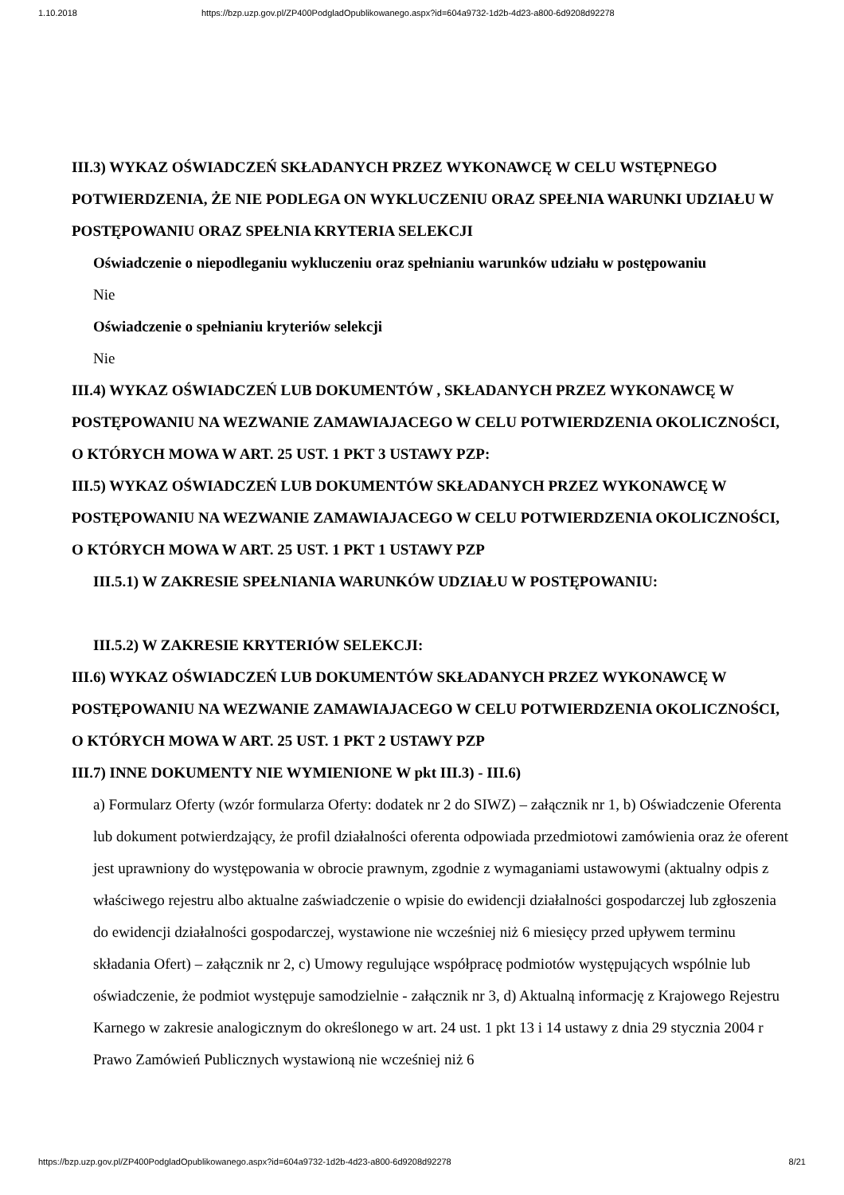1.10.2018 https://bzp.uzp.gov.pl/ZP400PodgladOpublikowanego.aspx?id=604a9732-1d2b-4d23-a800-6d9208d92278
III.3) WYKAZ OŚWIADCZEŃ SKŁADANYCH PRZEZ WYKONAWCĘ W CELU WSTĘPNEGO POTWIERDZENIA, ŻE NIE PODLEGA ON WYKLUCZENIU ORAZ SPEŁNIA WARUNKI UDZIAŁU W POSTĘPOWANIU ORAZ SPEŁNIA KRYTERIA SELEKCJI
Oświadczenie o niepodleganiu wykluczeniu oraz spełnianiu warunków udziału w postępowaniu
Nie
Oświadczenie o spełnianiu kryteriów selekcji
Nie
III.4) WYKAZ OŚWIADCZEŃ LUB DOKUMENTÓW , SKŁADANYCH PRZEZ WYKONAWCĘ W POSTĘPOWANIU NA WEZWANIE ZAMAWIAJACEGO W CELU POTWIERDZENIA OKOLICZNOŚCI, O KTÓRYCH MOWA W ART. 25 UST. 1 PKT 3 USTAWY PZP:
III.5) WYKAZ OŚWIADCZEŃ LUB DOKUMENTÓW SKŁADANYCH PRZEZ WYKONAWCĘ W POSTĘPOWANIU NA WEZWANIE ZAMAWIAJACEGO W CELU POTWIERDZENIA OKOLICZNOŚCI, O KTÓRYCH MOWA W ART. 25 UST. 1 PKT 1 USTAWY PZP
III.5.1) W ZAKRESIE SPEŁNIANIA WARUNKÓW UDZIAŁU W POSTĘPOWANIU:
III.5.2) W ZAKRESIE KRYTERIÓW SELEKCJI:
III.6) WYKAZ OŚWIADCZEŃ LUB DOKUMENTÓW SKŁADANYCH PRZEZ WYKONAWCĘ W POSTĘPOWANIU NA WEZWANIE ZAMAWIAJACEGO W CELU POTWIERDZENIA OKOLICZNOŚCI, O KTÓRYCH MOWA W ART. 25 UST. 1 PKT 2 USTAWY PZP
III.7) INNE DOKUMENTY NIE WYMIENIONE W pkt III.3) - III.6)
a) Formularz Oferty (wzór formularza Oferty: dodatek nr 2 do SIWZ) – załącznik nr 1, b) Oświadczenie Oferenta lub dokument potwierdzający, że profil działalności oferenta odpowiada przedmiotowi zamówienia oraz że oferent jest uprawniony do występowania w obrocie prawnym, zgodnie z wymaganiami ustawowymi (aktualny odpis z właściwego rejestru albo aktualne zaświadczenie o wpisie do ewidencji działalności gospodarczej lub zgłoszenia do ewidencji działalności gospodarczej, wystawione nie wcześniej niż 6 miesięcy przed upływem terminu składania Ofert) – załącznik nr 2, c) Umowy regulujące współpracę podmiotów występujących wspólnie lub oświadczenie, że podmiot występuje samodzielnie - załącznik nr 3, d) Aktualną informację z Krajowego Rejestru Karnego w zakresie analogicznym do określonego w art. 24 ust. 1 pkt 13 i 14 ustawy z dnia 29 stycznia 2004 r Prawo Zamówień Publicznych wystawioną nie wcześniej niż 6
https://bzp.uzp.gov.pl/ZP400PodgladOpublikowanego.aspx?id=604a9732-1d2b-4d23-a800-6d9208d92278 8/21